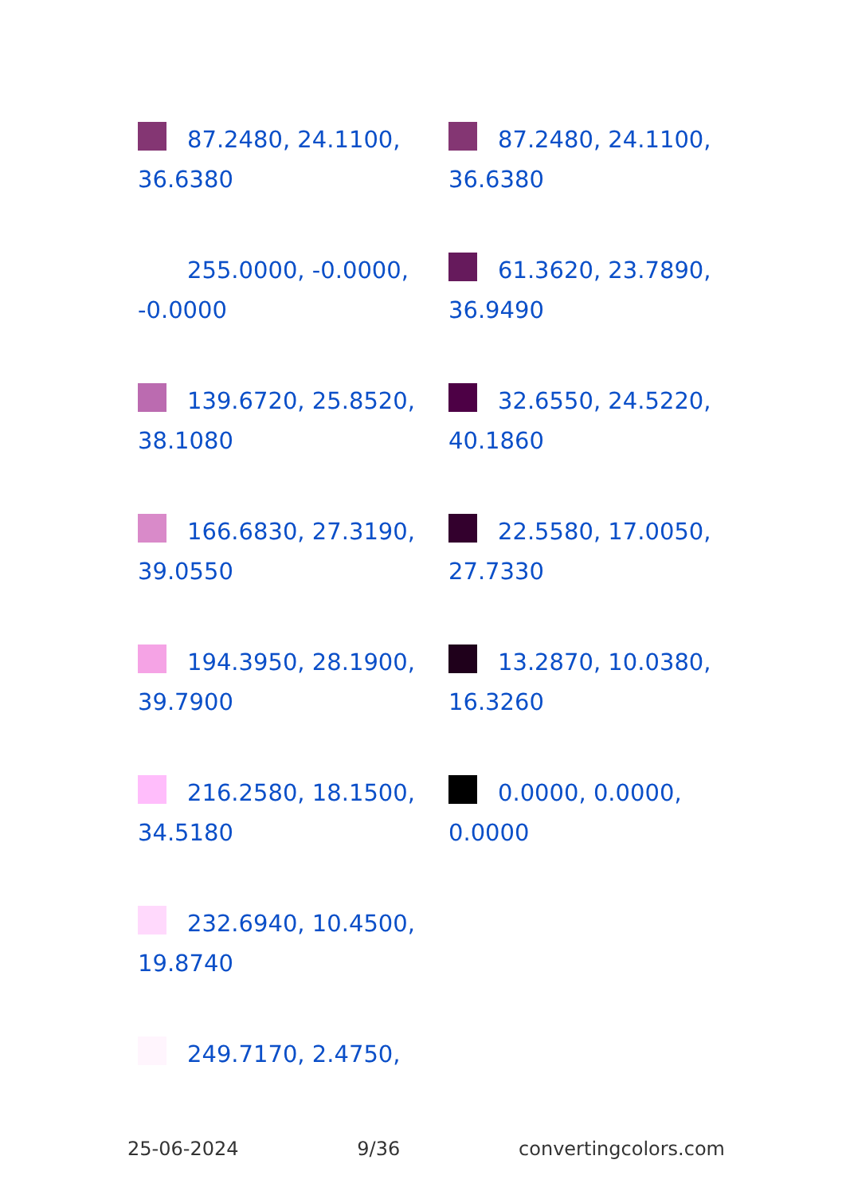87.2480, 24.1100,
36.6380
87.2480, 24.1100,
36.6380
255.0000, -0.0000,
-0.0000
61.3620, 23.7890,
36.9490
139.6720, 25.8520,
38.1080
32.6550, 24.5220,
40.1860
166.6830, 27.3190,
39.0550
22.5580, 17.0050,
27.7330
194.3950, 28.1900,
39.7900
13.2870, 10.0380,
16.3260
216.2580, 18.1500,
34.5180
0.0000, 0.0000,
0.0000
232.6940, 10.4500,
19.8740
249.7170, 2.4750,
25-06-2024 9/36 convertingcolors.com